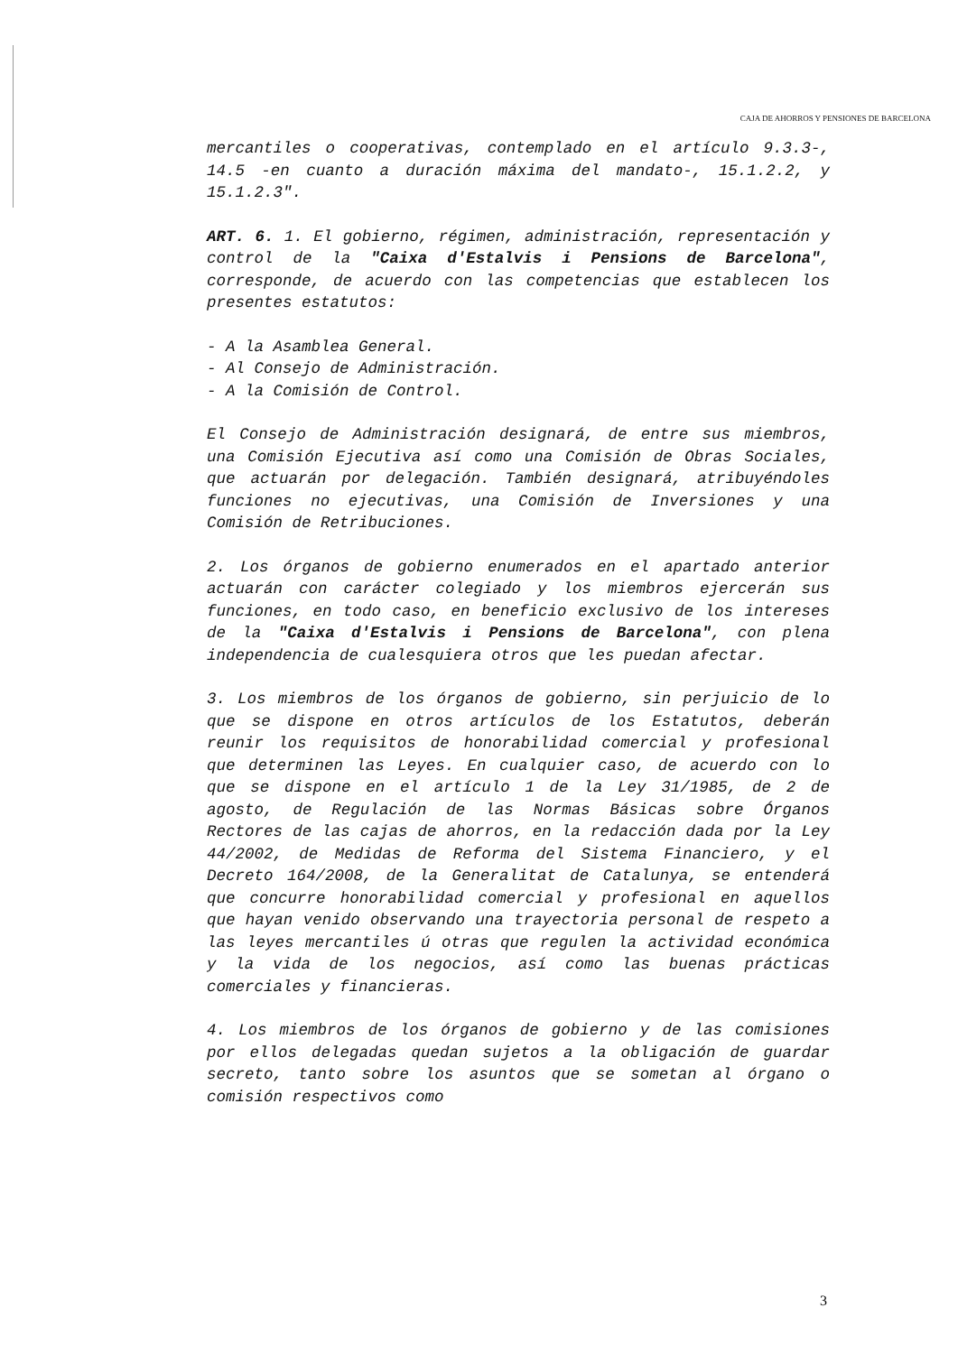CAJA DE AHORROS Y PENSIONES DE BARCELONA
mercantiles o cooperativas, contemplado en el artículo 9.3.3-, 14.5 -en cuanto a duración máxima del mandato-, 15.1.2.2, y 15.1.2.3".
ART. 6. 1. El gobierno, régimen, administración, representación y control de la "Caixa d'Estalvis i Pensions de Barcelona", corresponde, de acuerdo con las competencias que establecen los presentes estatutos:
- A la Asamblea General.
- Al Consejo de Administración.
- A la Comisión de Control.
El Consejo de Administración designará, de entre sus miembros, una Comisión Ejecutiva así como una Comisión de Obras Sociales, que actuarán por delegación. También designará, atribuyéndoles funciones no ejecutivas, una Comisión de Inversiones y una Comisión de Retribuciones.
2. Los órganos de gobierno enumerados en el apartado anterior actuarán con carácter colegiado y los miembros ejercerán sus funciones, en todo caso, en beneficio exclusivo de los intereses de la "Caixa d'Estalvis i Pensions de Barcelona", con plena independencia de cualesquiera otros que les puedan afectar.
3. Los miembros de los órganos de gobierno, sin perjuicio de lo que se dispone en otros artículos de los Estatutos, deberán reunir los requisitos de honorabilidad comercial y profesional que determinen las Leyes. En cualquier caso, de acuerdo con lo que se dispone en el artículo 1 de la Ley 31/1985, de 2 de agosto, de Regulación de las Normas Básicas sobre Órganos Rectores de las cajas de ahorros, en la redacción dada por la Ley 44/2002, de Medidas de Reforma del Sistema Financiero, y el Decreto 164/2008, de la Generalitat de Catalunya, se entenderá que concurre honorabilidad comercial y profesional en aquellos que hayan venido observando una trayectoria personal de respeto a las leyes mercantiles ú otras que regulen la actividad económica y la vida de los negocios, así como las buenas prácticas comerciales y financieras.
4. Los miembros de los órganos de gobierno y de las comisiones por ellos delegadas quedan sujetos a la obligación de guardar secreto, tanto sobre los asuntos que se sometan al órgano o comisión respectivos como
3